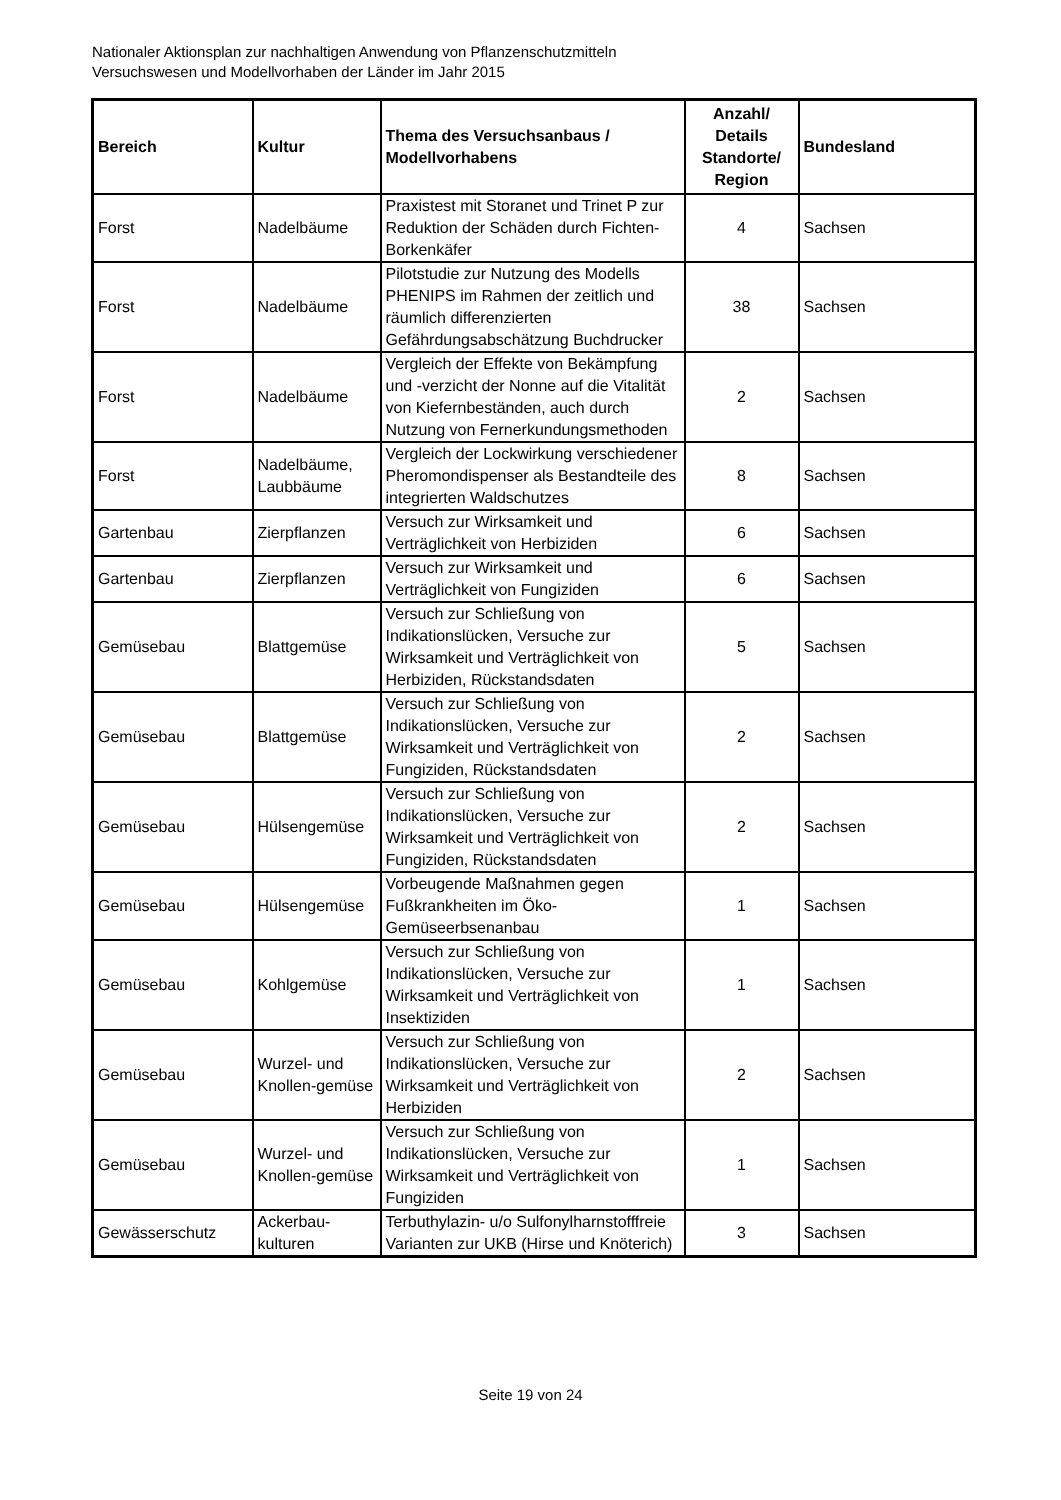Nationaler Aktionsplan zur nachhaltigen Anwendung von Pflanzenschutzmitteln
Versuchswesen und Modellvorhaben der Länder im Jahr 2015
| Bereich | Kultur | Thema des Versuchsanbaus / Modellvorhabens | Anzahl/ Details Standorte/ Region | Bundesland |
| --- | --- | --- | --- | --- |
| Forst | Nadelbäume | Praxistest mit Storanet und Trinet P zur Reduktion der Schäden durch Fichten-Borkenkäfer | 4 | Sachsen |
| Forst | Nadelbäume | Pilotstudie zur Nutzung des Modells PHENIPS im Rahmen der zeitlich und räumlich differenzierten Gefährdungsabschätzung Buchdrucker | 38 | Sachsen |
| Forst | Nadelbäume | Vergleich der Effekte von Bekämpfung und -verzicht der Nonne auf die Vitalität von Kiefernbeständen, auch durch Nutzung von Fernerkundungsmethoden | 2 | Sachsen |
| Forst | Nadelbäume, Laubbäume | Vergleich der Lockwirkung verschiedener Pheromondispenser als Bestandteile des integrierten Waldschutzes | 8 | Sachsen |
| Gartenbau | Zierpflanzen | Versuch zur Wirksamkeit und Verträglichkeit von Herbiziden | 6 | Sachsen |
| Gartenbau | Zierpflanzen | Versuch zur Wirksamkeit und Verträglichkeit von Fungiziden | 6 | Sachsen |
| Gemüsebau | Blattgemüse | Versuch zur Schließung von Indikationslücken, Versuche zur Wirksamkeit und Verträglichkeit von Herbiziden, Rückstandsdaten | 5 | Sachsen |
| Gemüsebau | Blattgemüse | Versuch zur Schließung von Indikationslücken, Versuche zur Wirksamkeit und Verträglichkeit von Fungiziden, Rückstandsdaten | 2 | Sachsen |
| Gemüsebau | Hülsengemüse | Versuch zur Schließung von Indikationslücken, Versuche zur Wirksamkeit und Verträglichkeit von Fungiziden, Rückstandsdaten | 2 | Sachsen |
| Gemüsebau | Hülsengemüse | Vorbeugende Maßnahmen gegen Fußkrankheiten im Öko-Gemüseerbsenanbau | 1 | Sachsen |
| Gemüsebau | Kohlgemüse | Versuch zur Schließung von Indikationslücken, Versuche zur Wirksamkeit und Verträglichkeit von Insektiziden | 1 | Sachsen |
| Gemüsebau | Wurzel- und Knollen-gemüse | Versuch zur Schließung von Indikationslücken, Versuche zur Wirksamkeit und Verträglichkeit von Herbiziden | 2 | Sachsen |
| Gemüsebau | Wurzel- und Knollen-gemüse | Versuch zur Schließung von Indikationslücken, Versuche zur Wirksamkeit und Verträglichkeit von Fungiziden | 1 | Sachsen |
| Gewässerschutz | Ackerbau-kulturen | Terbuthylazin- u/o Sulfonylharnstofffreie Varianten zur UKB (Hirse und Knöterich) | 3 | Sachsen |
Seite 19 von 24